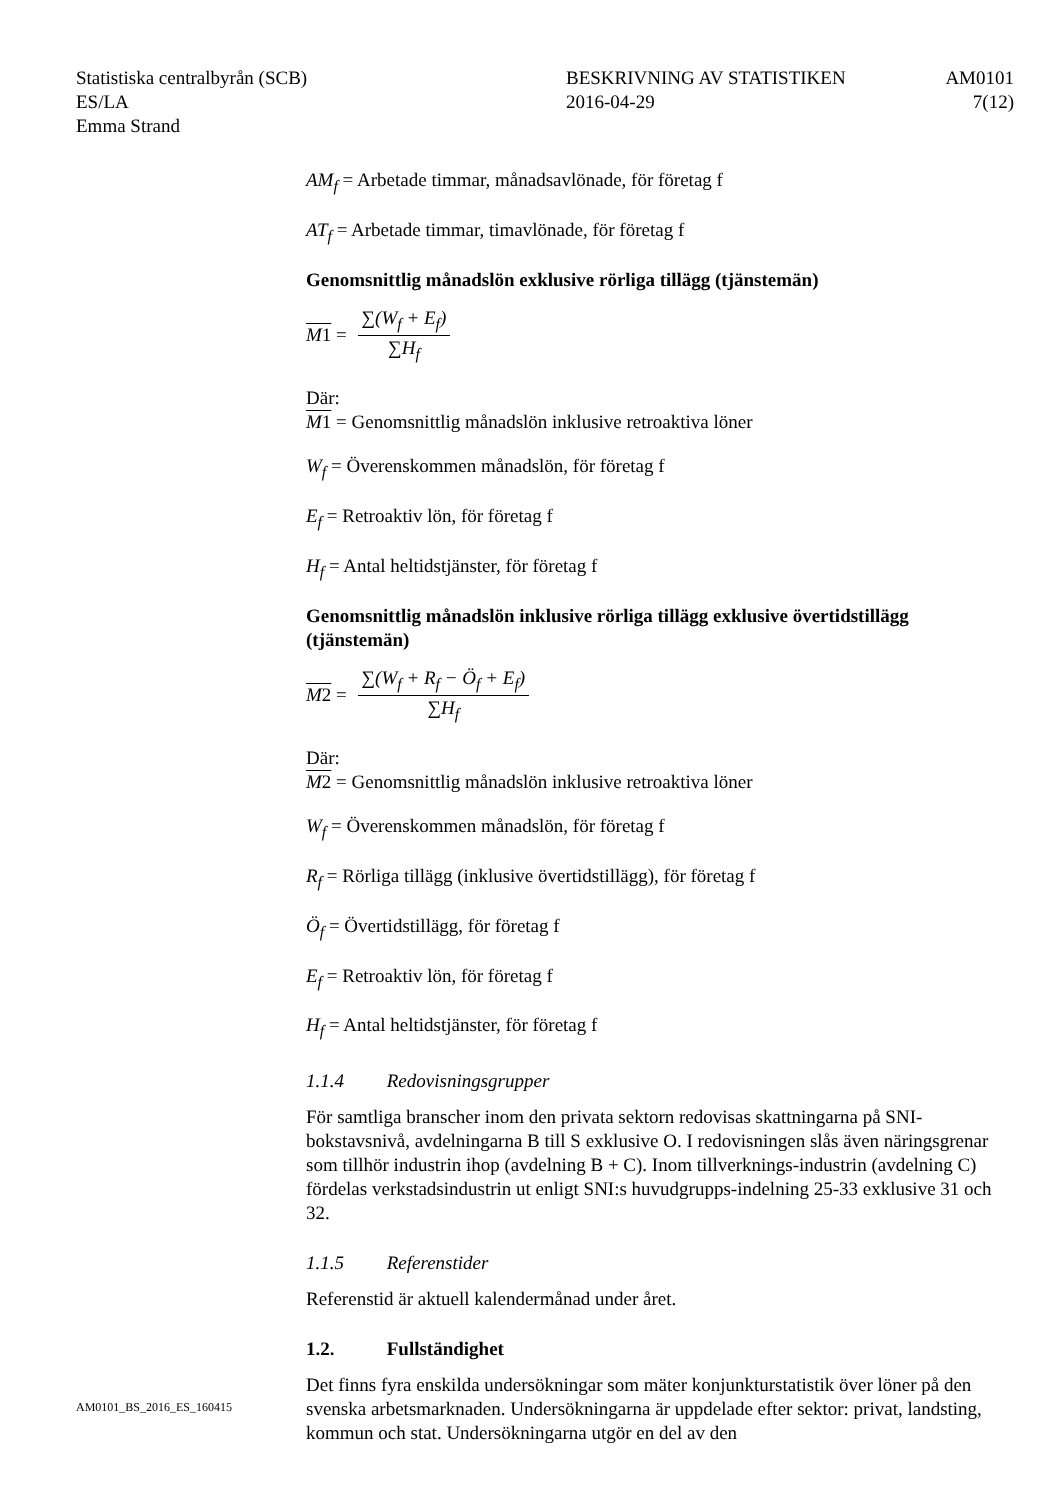Statistiska centralbyrån (SCB)
ES/LA
Emma Strand
BESKRIVNING AV STATISTIKEN
2016-04-29
AM0101
7(12)
AM<sub>f</sub> = Arbetade timmar, månadsavlönade, för företag f
AT<sub>f</sub> = Arbetade timmar, timavlönade, för företag f
Genomsnittlig månadslön exklusive rörliga tillägg (tjänstemän)
M 1 = ∑(W<sub>f</sub> + E<sub>f</sub>) ∑H<sub>f</sub>
Där:
M 1 = Genomsnittlig månadslön inklusive retroaktiva löner
W<sub>f</sub> = Överenskommen månadslön, för företag f
E<sub>f</sub> = Retroaktiv lön, för företag f
H<sub>f</sub> = Antal heltidstjänster, för företag f
Genomsnittlig månadslön inklusive rörliga tillägg exklusive övertidstillägg (tjänstemän)
M 2 = ∑(W<sub>f</sub> + R<sub>f</sub> − Ö<sub>f</sub> + E<sub>f</sub>) ∑H<sub>f</sub>
Där:
M 2 = Genomsnittlig månadslön inklusive retroaktiva löner
W<sub>f</sub> = Överenskommen månadslön, för företag f
R<sub>f</sub> = Rörliga tillägg (inklusive övertidstillägg), för företag f
Ö<sub>f</sub> = Övertidstillägg, för företag f
E<sub>f</sub> = Retroaktiv lön, för företag f
H<sub>f</sub> = Antal heltidstjänster, för företag f
1.1.4 Redovisningsgrupper
För samtliga branscher inom den privata sektorn redovisas skattningarna på SNI-bokstavsnivå, avdelningarna B till S exklusive O. I redovisningen slås även näringsgrenar som tillhör industrin ihop (avdelning B + C). Inom tillverknings-industrin (avdelning C) fördelas verkstadsindustrin ut enligt SNI:s huvudgrupps-indelning 25-33 exklusive 31 och 32.
1.1.5 Referenstider
Referenstid är aktuell kalendermånad under året.
1.2. Fullständighet
Det finns fyra enskilda undersökningar som mäter konjunkturstatistik över löner på den svenska arbetsmarknaden. Undersökningarna är uppdelade efter sektor: privat, landsting, kommun och stat. Undersökningarna utgör en del av den
AM0101_BS_2016_ES_160415